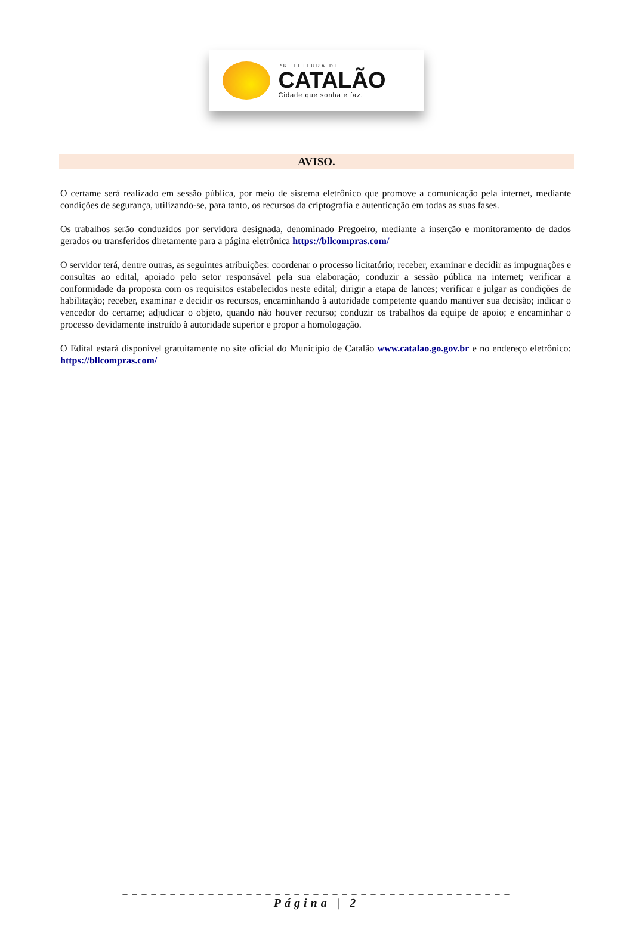PREFEITURA DE
CATALÃO
Cidade que sonha e faz.
AVISO.
O certame será realizado em sessão pública, por meio de sistema eletrônico que promove a comunicação pela internet, mediante condições de segurança, utilizando-se, para tanto, os recursos da criptografia e autenticação em todas as suas fases.
Os trabalhos serão conduzidos por servidora designada, denominado Pregoeiro, mediante a inserção e monitoramento de dados gerados ou transferidos diretamente para a página eletrônica https://bllcompras.com/
O servidor terá, dentre outras, as seguintes atribuições: coordenar o processo licitatório; receber, examinar e decidir as impugnações e consultas ao edital, apoiado pelo setor responsável pela sua elaboração; conduzir a sessão pública na internet; verificar a conformidade da proposta com os requisitos estabelecidos neste edital; dirigir a etapa de lances; verificar e julgar as condições de habilitação; receber, examinar e decidir os recursos, encaminhando à autoridade competente quando mantiver sua decisão; indicar o vencedor do certame; adjudicar o objeto, quando não houver recurso; conduzir os trabalhos da equipe de apoio; e encaminhar o processo devidamente instruído à autoridade superior e propor a homologação.
O Edital estará disponível gratuitamente no site oficial do Município de Catalão www.catalao.go.gov.br e no endereço eletrônico: https://bllcompras.com/
_ _ _ _ _ _ _ _ _ _ _ _ _ _ _ _ _ _ _ _ _ _ _ _ _ _ _ _ _ _ _ _ _ _ _ _ _ _ _ _ _
Página | 2